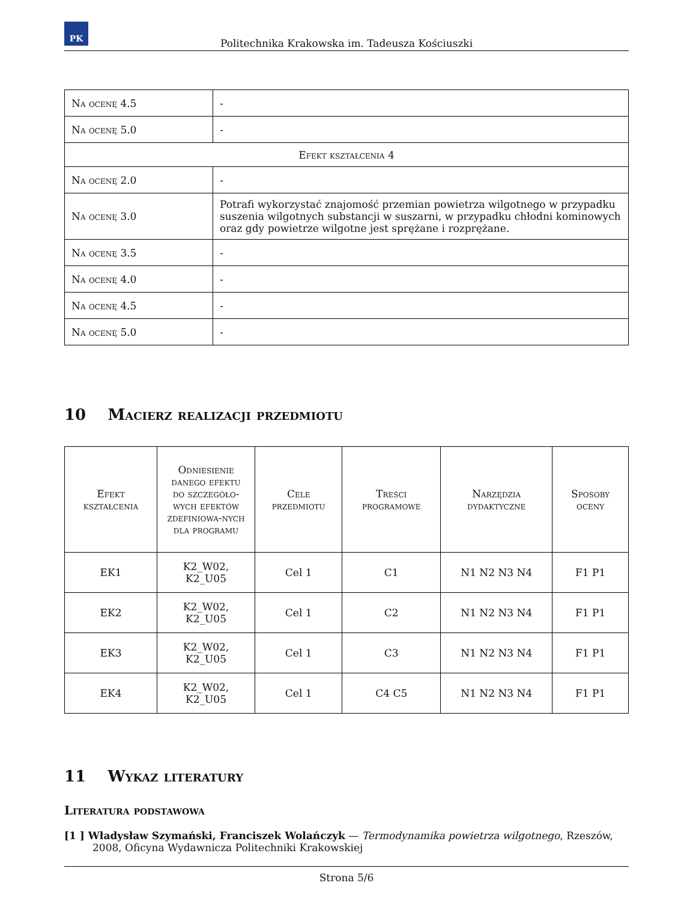PK
Politechnika Krakowska im. Tadeusza Kościuszki
| Na ocenę 4.5 | - |
| Na ocenę 5.0 | - |
| Efekt kształcenia 4 | |
| Na ocenę 2.0 | - |
| Na ocenę 3.0 | Potrafi wykorzystać znajomość przemian powietrza wilgotnego w przypadku suszenia wilgotnych substancji w suszarni, w przypadku chłodni kominowych oraz gdy powietrze wilgotne jest sprężane i rozprężane. |
| Na ocenę 3.5 | - |
| Na ocenę 4.0 | - |
| Na ocenę 4.5 | - |
| Na ocenę 5.0 | - |
10 Macierz realizacji przedmiotu
| Efekt kształcenia | Odniesienie danego efektu do szczegóło-wych efektów zdefiniowa-nych dla programu | Cele przedmiotu | Treści programowe | Narzędzia dydaktyczne | Sposoby oceny |
| --- | --- | --- | --- | --- | --- |
| EK1 | K2_W02, K2_U05 | Cel 1 | C1 | N1 N2 N3 N4 | F1 P1 |
| EK2 | K2_W02, K2_U05 | Cel 1 | C2 | N1 N2 N3 N4 | F1 P1 |
| EK3 | K2_W02, K2_U05 | Cel 1 | C3 | N1 N2 N3 N4 | F1 P1 |
| EK4 | K2_W02, K2_U05 | Cel 1 | C4 C5 | N1 N2 N3 N4 | F1 P1 |
11 Wykaz literatury
Literatura podstawowa
[1 ] Władysław Szymański, Franciszek Wolańczyk — Termodynamika powietrza wilgotnego, Rzeszów, 2008, Oficyna Wydawnicza Politechniki Krakowskiej
Strona 5/6